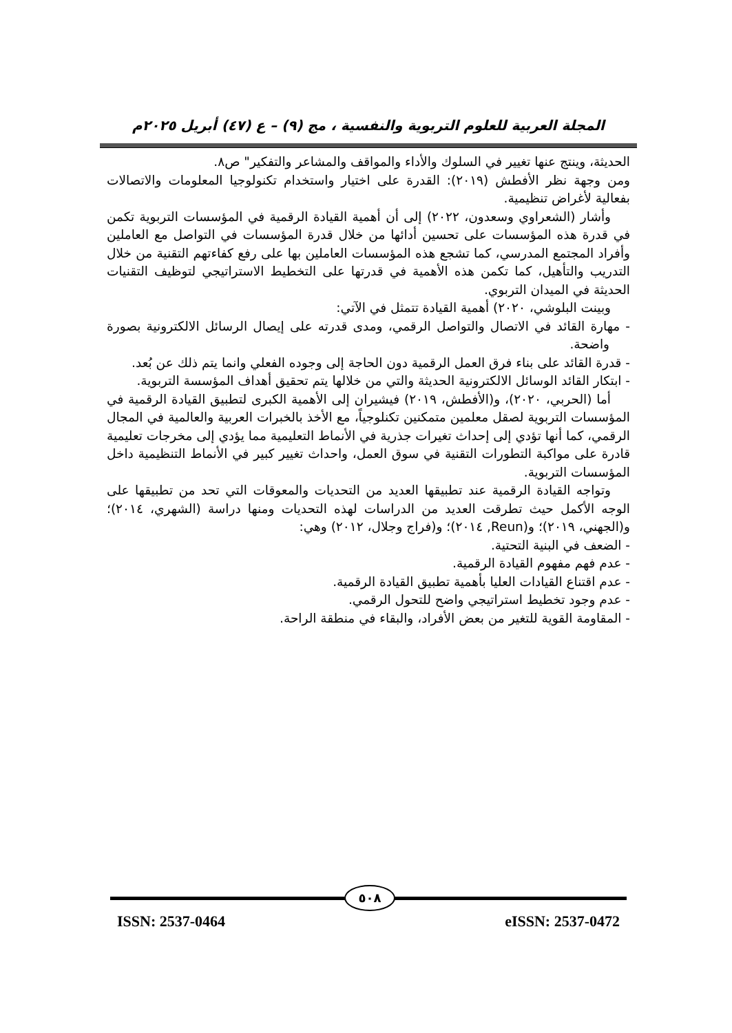المجلة العربية للعلوم التربوية والنفسية ، مج (٩) – ع (٤٧) أبريل ٢٠٢٥م
الحديثة، وينتج عنها تغيير في السلوك والأداء والمواقف والمشاعر والتفكير" ص٨.
ومن وجهة نظر الأفطش (٢٠١٩): القدرة على اختيار واستخدام تكنولوجيا المعلومات والاتصالات بفعالية لأغراض تنظيمية.
وأشار (الشعراوي وسعدون، ٢٠٢٢) إلى أن أهمية القيادة الرقمية في المؤسسات التربوية تكمن في قدرة هذه المؤسسات على تحسين أدائها من خلال قدرة المؤسسات في التواصل مع العاملين وأفراد المجتمع المدرسي، كما تشجع هذه المؤسسات العاملين بها على رفع كفاءتهم التقنية من خلال التدريب والتأهيل، كما تكمن هذه الأهمية في قدرتها على التخطيط الاستراتيجي لتوظيف التقنيات الحديثة في الميدان التربوي.
وبينت البلوشي، ٢٠٢٠) أهمية القيادة تتمثل في الآتي:
- مهارة القائد في الاتصال والتواصل الرقمي، ومدى قدرته على إيصال الرسائل الالكترونية بصورة واضحة.
- قدرة القائد على بناء فرق العمل الرقمية دون الحاجة إلى وجوده الفعلي وانما يتم ذلك عن بُعد.
- ابتكار القائد الوسائل الالكترونية الحديثة والتي من خلالها يتم تحقيق أهداف المؤسسة التربوية.
أما (الحربي، ٢٠٢٠)، و(الأفطش، ٢٠١٩) فيشيران إلى الأهمية الكبرى لتطبيق القيادة الرقمية في المؤسسات التربوية لصقل معلمين متمكنين تكنلوجياً، مع الأخذ بالخبرات العربية والعالمية في المجال الرقمي، كما أنها تؤدي إلى إحداث تغيرات جذرية في الأنماط التعليمية مما يؤدي إلى مخرجات تعليمية قادرة على مواكبة التطورات التقنية في سوق العمل، واحداث تغيير كبير في الأنماط التنظيمية داخل المؤسسات التربوية.
وتواجه القيادة الرقمية عند تطبيقها العديد من التحديات والمعوقات التي تحد من تطبيقها على الوجه الأكمل حيث تطرقت العديد من الدراسات لهذه التحديات ومنها دراسة (الشهري، ٢٠١٤)؛ و(الجهني، ٢٠١٩)؛ و(Reun, ٢٠١٤)؛ و(فراج وجلال، ٢٠١٢) وهي:
- الضعف في البنية التحتية.
- عدم فهم مفهوم القيادة الرقمية.
- عدم اقتناع القيادات العليا بأهمية تطبيق القيادة الرقمية.
- عدم وجود تخطيط استراتيجي واضح للتحول الرقمي.
- المقاومة القوية للتغير من بعض الأفراد، والبقاء في منطقة الراحة.
٥٠٨
ISSN: 2537-0464 eISSN: 2537-0472